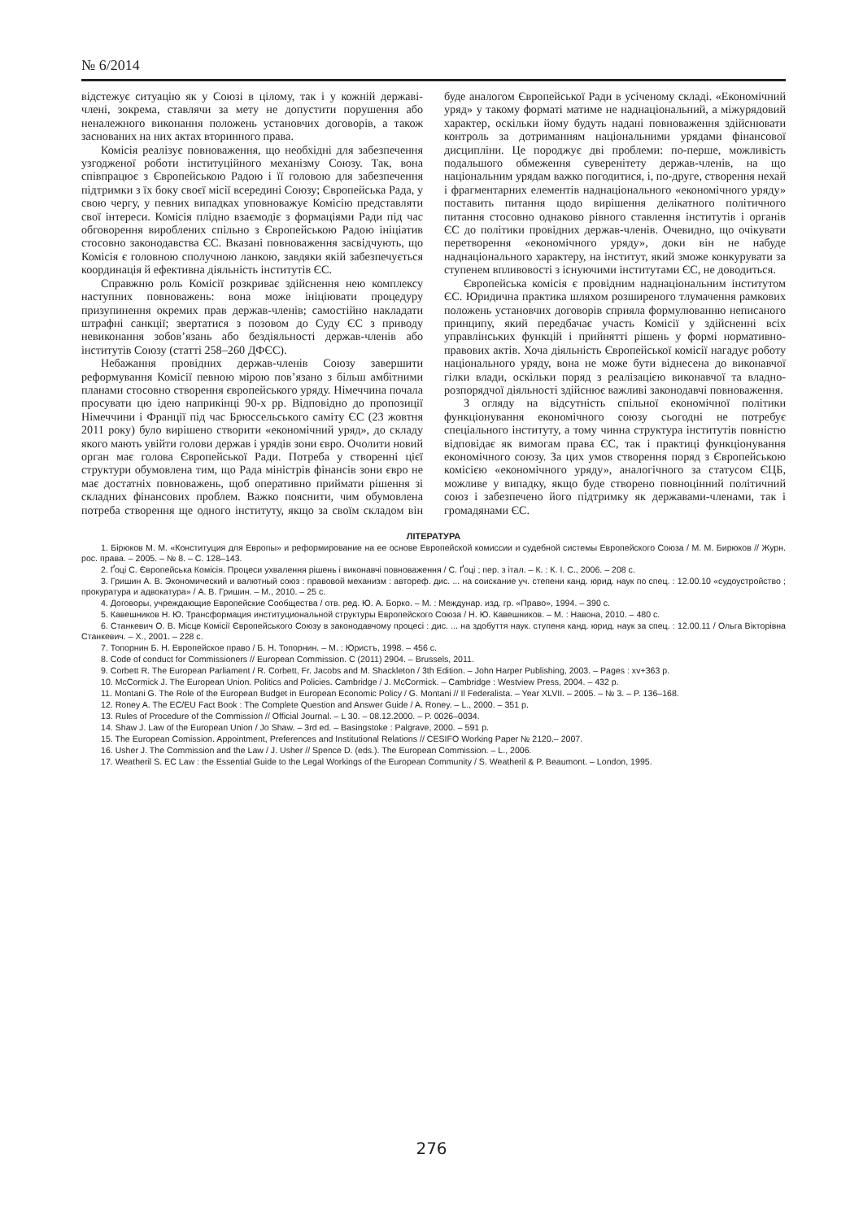№ 6/2014
відстежує ситуацію як у Союзі в цілому, так і у кожній державі-члені, зокрема, ставлячи за мету не допустити порушення або неналежного виконання положень установчих договорів, а також заснованих на них актах вторинного права.
Комісія реалізує повноваження, що необхідні для забезпечення узгодженої роботи інституційного механізму Союзу. Так, вона співпрацює з Європейською Радою і її головою для забезпечення підтримки з їх боку своєї місії всередині Союзу; Європейська Рада, у свою чергу, у певних випадках уповноважує Комісію представляти свої інтереси. Комісія плідно взаємодіє з формаціями Ради під час обговорення вироблених спільно з Європейською Радою ініціатив стосовно законодавства ЄС. Вказані повноваження засвідчують, що Комісія є головною сполучною ланкою, завдяки якій забезпечується координація й ефективна діяльність інститутів ЄС.
Справжню роль Комісії розкриває здійснення нею комплексу наступних повноважень: вона може ініціювати процедуру призупинення окремих прав держав-членів; самостійно накладати штрафні санкції; звертатися з позовом до Суду ЄС з приводу невиконання зобов’язань або бездіяльності держав-членів або інститутів Союзу (статті 258–260 ДФЄС).
Небажання провідних держав-членів Союзу завершити реформування Комісії певною мірою пов’язано з більш амбітними планами стосовно створення європейського уряду. Німеччина почала просувати цю ідею наприкінці 90-х рр. Відповідно до пропозиції Німеччини і Франції під час Брюссельського саміту ЄС (23 жовтня 2011 року) було вирішено створити «економічний уряд», до складу якого мають увійти голови держав і урядів зони євро. Очолити новий орган має голова Європейської Ради. Потреба у створенні цієї структури обумовлена тим, що Рада міністрів фінансів зони євро не має достатніх повноважень, щоб оперативно приймати рішення зі складних фінансових проблем. Важко пояснити, чим обумовлена потреба створення ще одного інституту, якщо за своїм складом він буде аналогом Європейської Ради в усіченому складі. «Економічний уряд» у такому форматі матиме не наднаціональний, а міжурядовий характер, оскільки йому будуть надані повноваження здійснювати контроль за дотриманням національними урядами фінансової дисципліни. Це породжує дві проблеми: по-перше, можливість подальшого обмеження суверенітету держав-членів, на що національним урядам важко погодитися, і, по-друге, створення нехай і фрагментарних елементів наднаціонального «економічного уряду» поставить питання щодо вирішення делікатного політичного питання стосовно однаково рівного ставлення інститутів і органів ЄС до політики провідних держав-членів. Очевидно, що очікувати перетворення «економічного уряду», доки він не набуде наднаціонального характеру, на інститут, який зможе конкурувати за ступенем впливовості з існуючими інститутами ЄС, не доводиться.
Європейська комісія є провідним наднаціональним інститутом ЄС. Юридична практика шляхом розширеного тлумачення рамкових положень установчих договорів сприяла формулюванню неписаного принципу, який передбачає участь Комісії у здійсненні всіх управлінських функцій і прийнятті рішень у формі нормативно-правових актів. Хоча діяльність Європейської комісії нагадує роботу національного уряду, вона не може бути віднесена до виконавчої гілки влади, оскільки поряд з реалізацією виконавчої та владно-розпорядчої діяльності здійснює важливі законодавчі повноваження.
З огляду на відсутність спільної економічної політики функціонування економічного союзу сьогодні не потребує спеціального інституту, а тому чинна структура інститутів повністю відповідає як вимогам права ЄС, так і практиці функціонування економічного союзу. За цих умов створення поряд з Європейською комісією «економічного уряду», аналогічного за статусом ЄЦБ, можливе у випадку, якщо буде створено повноцінний політичний союз і забезпечено його підтримку як державами-членами, так і громадянами ЄС.
ЛІТЕРАТУРА
1. Бірюков М. М. «Конституция для Европы» и реформирование на ее основе Европейской комиссии и судебной системы Европейского Союза / М. М. Бирюков // Журн. рос. права. – 2005. – № 8. – С. 128–143.
2. Ґоці С. Європейська Комісія. Процеси ухвалення рішень і виконавчі повноваження / С. Ґоці ; пер. з італ. – К. : К. І. С., 2006. – 208 с.
3. Гришин А. В. Экономический и валютный союз : правовой механизм : автореф. дис. ... на соискание уч. степени канд. юрид. наук по спец. : 12.00.10 «судоустройство ; прокуратура и адвокатура» / А. В. Гришин. – М., 2010. – 25 с.
4. Договоры, учреждающие Европейские Сообщества / отв. ред. Ю. А. Борко. – М. : Междунар. изд. гр. «Право», 1994. – 390 с.
5. Кавешников Н. Ю. Трансформация институциональной структуры Европейского Союза / Н. Ю. Кавешников. – М. : Навона, 2010. – 480 с.
6. Станкевич О. В. Місце Комісії Європейського Союзу в законодавчому процесі : дис. ... на здобуття наук. ступеня канд. юрид. наук за спец. : 12.00.11 / Ольга Вікторівна Станкевич. – Х., 2001. – 228 с.
7. Топорнин Б. Н. Европейское право / Б. Н. Топорнин. – М. : Юристъ, 1998. – 456 с.
8. Code of conduct for Commissioners // European Commission. C (2011) 2904. – Brussels, 2011.
9. Corbett R. The European Parliament / R. Corbett, Fr. Jacobs and M. Shackleton / 3th Edition. – John Harper Publishing, 2003. – Pages : xv+363 p.
10. McCormick J. The European Union. Politics and Policies. Cambridge / J. McCormick. – Cambridge : Westview Press, 2004. – 432 p.
11. Montani G. The Role of the European Budget in European Economic Policy / G. Montani // Il Federalista. – Year XLVII. – 2005. – № 3. – P. 136–168.
12. Roney A. The EC/EU Fact Book : The Complete Question and Answer Guide / A. Roney. – L., 2000. – 351 p.
13. Rules of Procedure of the Commission // Official Journal. – L 30. – 08.12.2000. – P. 0026–0034.
14. Shaw J. Law of the European Union / Jo Shaw. – 3rd ed. – Basingstoke : Palgrave, 2000. – 591 p.
15. The European Comission. Appointment, Preferences and Institutional Relations // CESIFO Working Paper № 2120.– 2007.
16. Usher J. The Commission and the Law / J. Usher // Spence D. (eds.). The European Commission. – L., 2006.
17. Weatheril S. EC Law : the Essential Guide to the Legal Workings of the European Community / S. Weatheril & P. Beaumont. – London, 1995.
276